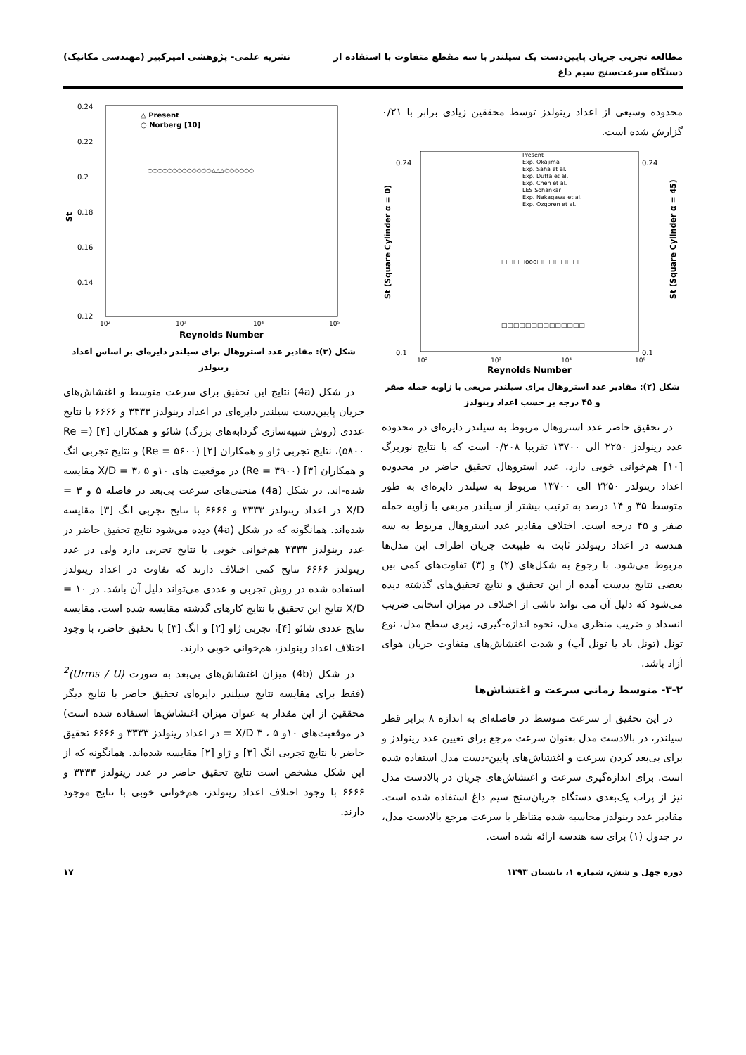مطالعه تجربی جریان پایین‌دست یک سیلندر با سه مقطع متفاوت با استفاده از
دستگاه سرعت‌سنج سیم داغ
نشریه علمی- پژوهشی امیرکبیر (مهندسی مکانیک)
محدوده وسیعی از اعداد رینولدز توسط محققین زیادی برابر با ۰/۲۱ گزارش شده است.
Present
Exp. Okajima
Exp. Saha et al.
Exp. Dutta et al.
Exp. Chen et al.
LES Sohankar
Exp. Nakagawa et al.
Exp. Ozgoren et al.
0.24
0.1
0.24
0.1
10²
10³
10⁴
10⁵
Reynolds Number
St (Square Cylinder α = 0)
St (Square Cylinder α = 45)
□□□□ooo□□□□□□□
□□□□□□□□□□□□□□
شکل (۲): مقادیر عدد استروهال برای سیلندر مربعی با زاویه حمله صفر و ۴۵ درجه بر حسب اعداد رینولدز
در تحقیق حاضر عدد استروهال مربوط به سیلندر دایره‌ای در محدوده عدد رینولدز ۲۲۵۰ الی ۱۳۷۰۰ تقریبا ۰/۲۰۸ است که با نتایج نوربرگ [۱۰] هم‌خوانی خوبی دارد. عدد استروهال تحقیق حاضر در محدوده اعداد رینولدز ۲۲۵۰ الی ۱۳۷۰۰ مربوط به سیلندر دایره‌ای به طور متوسط ۳۵ و ۱۴ درصد به ترتیب بیشتر از سیلندر مربعی با زاویه حمله صفر و ۴۵ درجه است. اختلاف مقادیر عدد استروهال مربوط به سه هندسه در اعداد رینولدز ثابت به طبیعت جریان اطراف این مدل‌ها مربوط می‌شود. با رجوع به شکل‌های (۲) و (۳) تفاوت‌های کمی بین بعضی نتایج بدست آمده از این تحقیق و نتایج تحقیق‌های گذشته دیده می‌شود که دلیل آن می تواند ناشی از اختلاف در میزان انتخابی ضریب انسداد و ضریب منظری مدل، نحوه اندازه-گیری، زبری سطح مدل، نوع تونل (تونل باد یا تونل آب) و شدت اغتشاش‌های متفاوت جریان هوای آزاد باشد.
۳-۲- متوسط زمانی سرعت و اغتشاش‌ها
در این تحقیق از سرعت متوسط در فاصله‌ای به اندازه ۸ برابر قطر سیلندر، در بالادست مدل بعنوان سرعت مرجع برای تعیین عدد رینولدز و برای بی‌بعد کردن سرعت و اغتشاش‌های پایین-دست مدل استفاده شده است. برای اندازه‌گیری سرعت و اغتشاش‌های جریان در بالادست مدل نیز از پراب یک‌بعدی دستگاه جریان‌سنج سیم داغ استفاده شده است. مقادیر عدد رینولدز محاسبه شده متناظر با سرعت مرجع بالادست مدل، در جدول (۱) برای سه هندسه ارائه شده است.
△ Present
○ Norberg [10]
0.24
0.22
0.2
0.18
0.16
0.14
0.12
10²
10³
10⁴
10⁵
Reynolds Number
St
○○○○○○○○○○○○○△△△○○○○○○
شکل (۳): مقادیر عدد استروهال برای سیلندر دایره‌ای بر اساس اعداد رینولدز
در شکل (4a) نتایج این تحقیق برای سرعت متوسط و اغتشاش‌های جریان پایین‌دست سیلندر دایره‌ای در اعداد رینولدز ۳۳۳۳ و ۶۶۶۶ با نتایج عددی (روش شبیه‌سازی گردابه‌های بزرگ) شائو و همکاران [۴] (Re = ۵۸۰۰)، نتایج تجربی ژاو و همکاران [۲] (Re = ۵۶۰۰) و نتایج تجربی انگ و همکاران [۳] (Re = ۳۹۰۰) در موقعیت های ۱۰و ۵ ،۳ = X/D مقایسه شده-اند. در شکل (4a) منحنی‌های سرعت بی‌بعد در فاصله ۵ و ۳ = X/D در اعداد رینولدز ۳۳۳۳ و ۶۶۶۶ با نتایج تجربی انگ [۳] مقایسه شده‌اند. همانگونه که در شکل (4a) دیده می‌شود نتایج تحقیق حاضر در عدد رینولدز ۳۳۳۳ هم‌خوانی خوبی با نتایج تجربی دارد ولی در عدد رینولدز ۶۶۶۶ نتایج کمی اختلاف دارند که تفاوت در اعداد رینولدز استفاده شده در روش تجربی و عددی می‌تواند دلیل آن باشد. در ۱۰ = X/D نتایج این تحقیق با نتایج کارهای گذشته مقایسه شده است. مقایسه نتایج عددی شائو [۴]، تجربی ژاو [۲] و انگ [۳] با تحقیق حاضر، با وجود اختلاف اعداد رینولدز، هم‌خوانی خوبی دارند.
در شکل (4b) میزان اغتشاش‌های بی‌بعد به صورت (Urms / U)<sup>2</sup> (فقط برای مقایسه نتایج سیلندر دایره‌ای تحقیق حاضر با نتایج دیگر محققین از این مقدار به عنوان میزان اغتشاش‌ها استفاده شده است) در موقعیت‌های ۱۰و ۵ ، ۳ X/D = در اعداد رینولدز ۳۳۳۳ و ۶۶۶۶ تحقیق حاضر با نتایج تجربی انگ [۳] و ژاو [۲] مقایسه شده‌اند. همانگونه که از این شکل مشخص است نتایج تحقیق حاضر در عدد رینولدز ۳۳۳۳ و ۶۶۶۶ با وجود اختلاف اعداد رینولدز، هم‌خوانی خوبی با نتایج موجود دارند.
دوره چهل و شش، شماره ۱، تابستان ۱۳۹۳
۱۷